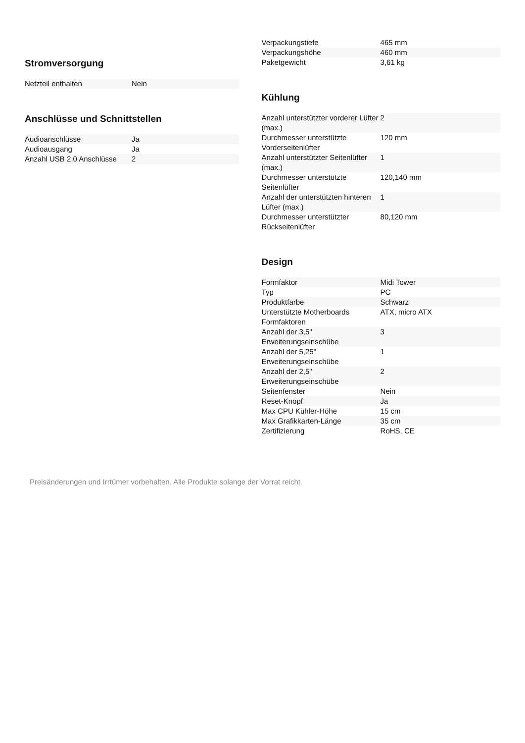Stromversorgung
| Netzteil enthalten | Nein |
Anschlüsse und Schnittstellen
| Audioanschlüsse | Ja |
| Audioausgang | Ja |
| Anzahl USB 2.0 Anschlüsse | 2 |
| Verpackungstiefe | 465 mm |
| Verpackungshöhe | 460 mm |
| Paketgewicht | 3,61 kg |
Kühlung
| Anzahl unterstützter vorderer Lüfter (max.) | 2 |
| Durchmesser unterstützte Vorderseitenlüfter | 120 mm |
| Anzahl unterstützter Seitenlüfter (max.) | 1 |
| Durchmesser unterstützte Seitenlüfter | 120,140 mm |
| Anzahl der unterstützten hinteren Lüfter (max.) | 1 |
| Durchmesser unterstützter Rückseitenlüfter | 80,120 mm |
Design
| Formfaktor | Midi Tower |
| Typ | PC |
| Produktfarbe | Schwarz |
| Unterstützte Motherboards Formfaktoren | ATX, micro ATX |
| Anzahl der 3,5" Erweiterungseinschübe | 3 |
| Anzahl der 5,25" Erweiterungseinschübe | 1 |
| Anzahl der 2,5" Erweiterungseinschübe | 2 |
| Seitenfenster | Nein |
| Reset-Knopf | Ja |
| Max CPU Kühler-Höhe | 15 cm |
| Max Grafikkarten-Länge | 35 cm |
| Zertifizierung | RoHS, CE |
Preisänderungen und Irrtümer vorbehalten. Alle Produkte solange der Vorrat reicht.